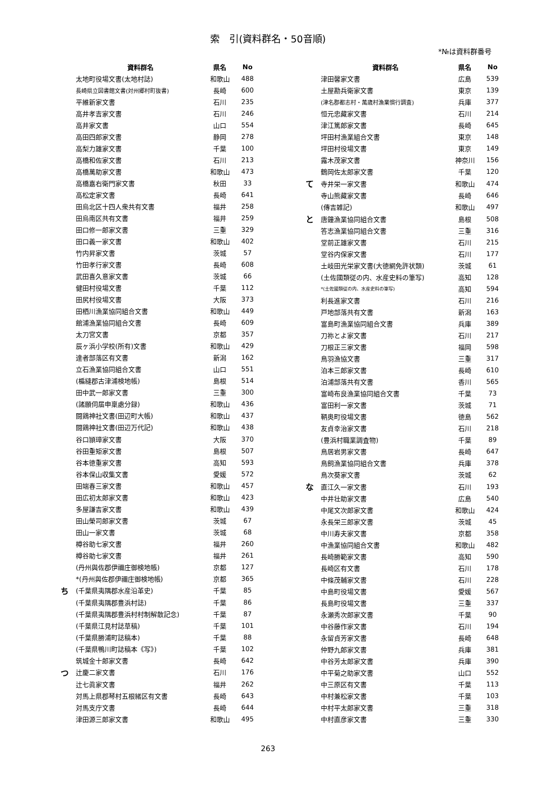索　引(資料群名・50音順)
*№は資料群番号
| | 資料群名 | 県名 | No |
| --- | --- | --- | --- |
| | 太地町役場文書(太地村誌) | 和歌山 | 488 |
| | 長崎県立図書館文書(対州郷村町抜書) | 長崎 | 600 |
| | 平維新家文書 | 石川 | 235 |
| | 高井孝吉家文書 | 石川 | 246 |
| | 高井家文書 | 山口 | 554 |
| | 高田四郎家文書 | 静岡 | 278 |
| | 高梨力雄家文書 | 千葉 | 100 |
| | 高橋和佐家文書 | 石川 | 213 |
| | 高橋萬助家文書 | 和歌山 | 473 |
| | 高橋嘉右衛門家文書 | 秋田 | 33 |
| | 高松定家文書 | 長崎 | 641 |
| | 田烏北区十四人衆共有文書 | 福井 | 258 |
| | 田烏南区共有文書 | 福井 | 259 |
| | 田口修一郎家文書 | 三重 | 329 |
| | 田口義一家文書 | 和歌山 | 402 |
| | 竹内昇家文書 | 茨城 | 57 |
| | 竹田孝行家文書 | 長崎 | 608 |
| | 武田喜久意家文書 | 茨城 | 66 |
| | 健田村役場文書 | 千葉 | 112 |
| | 田尻村役場文書 | 大阪 | 373 |
| | 田栖川漁業協同組合文書 | 和歌山 | 449 |
| | 館浦漁業協同組合文書 | 長崎 | 609 |
| | 太刀宮文書 | 京都 | 357 |
| | 辰ヶ浜小学校(所有)文書 | 和歌山 | 429 |
| | 達者部落区有文書 | 新潟 | 162 |
| | 立石漁業協同組合文書 | 山口 | 551 |
| | (楯縫郡古津浦検地帳) | 島根 | 514 |
| | 田中武一郎家文書 | 三重 | 300 |
| | (諸願伺届申稟處分録) | 和歌山 | 436 |
| | 闘鶏神社文書(田辺町大帳) | 和歌山 | 437 |
| | 闘鶏神社文書(田辺万代記) | 和歌山 | 438 |
| | 谷口頴璋家文書 | 大阪 | 370 |
| | 谷田重矩家文書 | 島根 | 507 |
| | 谷本徳重家文書 | 高知 | 593 |
| | 谷本保山収集文書 | 愛媛 | 572 |
| | 田端春三家文書 | 和歌山 | 457 |
| | 田広初太郎家文書 | 和歌山 | 423 |
| | 多屋謙吉家文書 | 和歌山 | 439 |
| | 田山榮司郎家文書 | 茨城 | 67 |
| | 田山一家文書 | 茨城 | 68 |
| | 樽谷助七家文書 | 福井 | 260 |
| | 樽谷助七家文書 | 福井 | 261 |
| | (丹州與佐郡伊禰庄御検地帳) | 京都 | 127 |
| | *(丹州與佐郡伊禰庄御検地帳) | 京都 | 365 |
| ち | (千葉県夷隅郡水産沿革史) | 千葉 | 85 |
| | (千葉県夷隅郡豊浜村誌) | 千葉 | 86 |
| | (千葉県夷隅郡豊浜村村制解散記念) | 千葉 | 87 |
| | (千葉県江見村誌草稿) | 千葉 | 101 |
| | (千葉県勝浦町誌稿本) | 千葉 | 88 |
| | (千葉県鴨川町誌稿本《写》) | 千葉 | 102 |
| | 筑城金十郎家文書 | 長崎 | 642 |
| つ | 辻慶二家文書 | 石川 | 176 |
| | 辻七眞家文書 | 福井 | 262 |
| | 対馬上県郡琴村五根緒区有文書 | 長崎 | 643 |
| | 対馬支庁文書 | 長崎 | 644 |
| | 津田源三郎家文書 | 和歌山 | 495 |
| | 資料群名 | 県名 | No |
| --- | --- | --- | --- |
| | 津田馨家文書 | 広島 | 539 |
| | 土屋勘兵衛家文書 | 東京 | 139 |
| | (津名郡都志村・萬歳村漁業慣行調査) | 兵庫 | 377 |
| | 恒元忠藏家文書 | 石川 | 214 |
| | 津江篤郎家文書 | 長崎 | 645 |
| | 坪田村漁業組合文書 | 東京 | 148 |
| | 坪田村役場文書 | 東京 | 149 |
| | 露木茂家文書 | 神奈川 | 156 |
| | 鶴岡佐太郎家文書 | 千葉 | 120 |
| て | 寺井栄一家文書 | 和歌山 | 474 |
| | 寺山熊藏家文書 | 長崎 | 646 |
| | (傳吉雑記) | 和歌山 | 497 |
| と | 唐鐘漁業協同組合文書 | 島根 | 508 |
| | 答志漁業協同組合文書 | 三重 | 316 |
| | 堂前正雄家文書 | 石川 | 215 |
| | 堂谷内保家文書 | 石川 | 177 |
| | 土岐田光栄家文書(大徳網免許状類) | 茨城 | 61 |
| | (土佐國類従の内、水産史料の筆写) | 高知 | 128 |
| | *(土佐國類従の内、水産史料の筆写) | 高知 | 594 |
| | 利長進家文書 | 石川 | 216 |
| | 戸地部落共有文書 | 新潟 | 163 |
| | 富島町漁業協同組合文書 | 兵庫 | 389 |
| | 刀祢とよ家文書 | 石川 | 217 |
| | 刀根正三家文書 | 福岡 | 598 |
| | 鳥羽漁協文書 | 三重 | 317 |
| | 泊本三郎家文書 | 長崎 | 610 |
| | 泊浦部落共有文書 | 香川 | 565 |
| | 富崎布良漁業協同組合文書 | 千葉 | 73 |
| | 富田利一家文書 | 茨城 | 71 |
| | 鞆奥町役場文書 | 徳島 | 562 |
| | 友貞幸治家文書 | 石川 | 218 |
| | (豊浜村職業調査物) | 千葉 | 89 |
| | 鳥居岩男家文書 | 長崎 | 647 |
| | 鳥飼漁業協同組合文書 | 兵庫 | 378 |
| | 鳥次葵家文書 | 茨城 | 62 |
| な | 直江久一家文書 | 石川 | 193 |
| | 中井壮助家文書 | 広島 | 540 |
| | 中尾文次郎家文書 | 和歌山 | 424 |
| | 永長栄三郎家文書 | 茨城 | 45 |
| | 中川寿夫家文書 | 京都 | 358 |
| | 中漁業協同組合文書 | 和歌山 | 482 |
| | 長崎勝範家文書 | 高知 | 590 |
| | 長崎区有文書 | 石川 | 178 |
| | 中條茂輔家文書 | 石川 | 228 |
| | 中島町役場文書 | 愛媛 | 567 |
| | 長島町役場文書 | 三重 | 337 |
| | 永瀬秀次郎家文書 | 千葉 | 90 |
| | 中谷藤作家文書 | 石川 | 194 |
| | 永留貞芳家文書 | 長崎 | 648 |
| | 仲野九郎家文書 | 兵庫 | 381 |
| | 中谷芳太郎家文書 | 兵庫 | 390 |
| | 中平菊之助家文書 | 山口 | 552 |
| | 中三原区有文書 | 千葉 | 113 |
| | 中村兼松家文書 | 千葉 | 103 |
| | 中村平太郎家文書 | 三重 | 318 |
| | 中村直彦家文書 | 三重 | 330 |
263